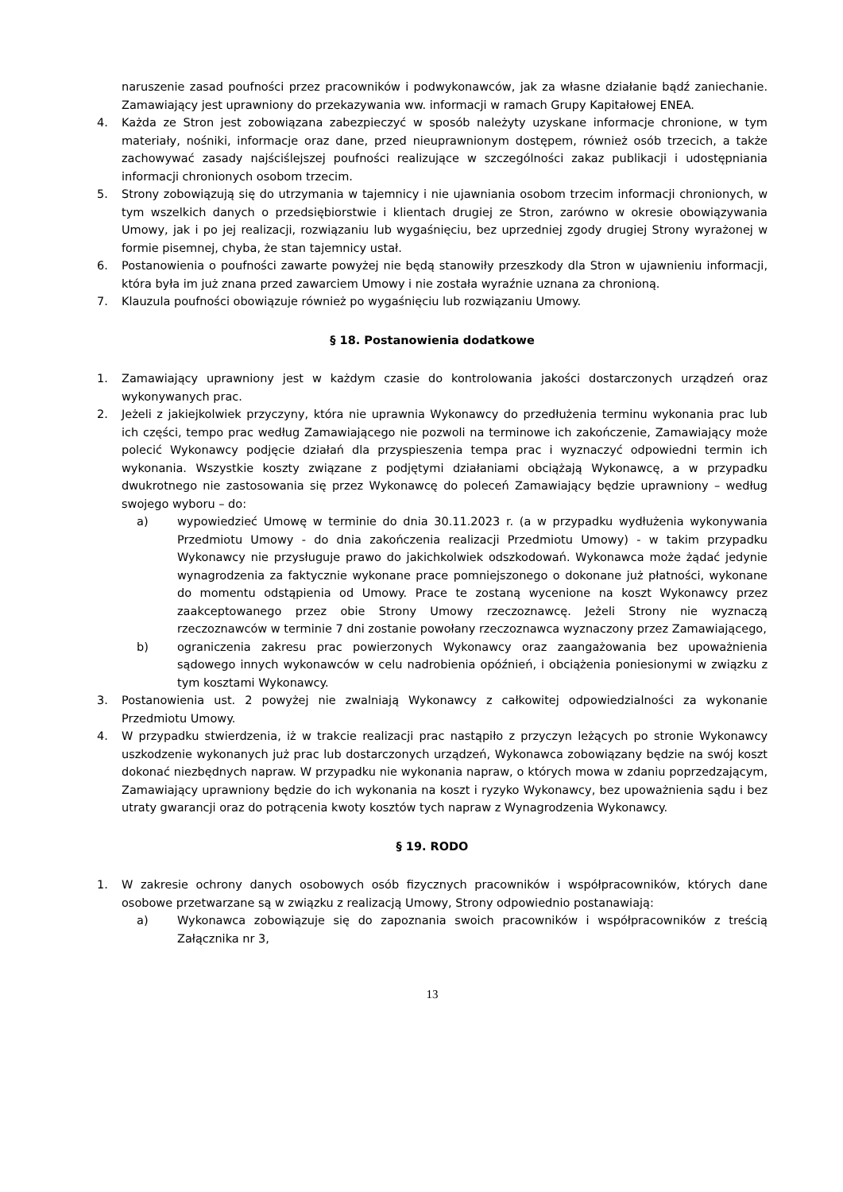naruszenie zasad poufności przez pracowników i podwykonawców, jak za własne działanie bądź zaniechanie. Zamawiający jest uprawniony do przekazywania ww. informacji w ramach Grupy Kapitałowej ENEA.
4. Każda ze Stron jest zobowiązana zabezpieczyć w sposób należyty uzyskane informacje chronione, w tym materiały, nośniki, informacje oraz dane, przed nieuprawnionym dostępem, również osób trzecich, a także zachowywać zasady najściślejszej poufności realizujące w szczególności zakaz publikacji i udostępniania informacji chronionych osobom trzecim.
5. Strony zobowiązują się do utrzymania w tajemnicy i nie ujawniania osobom trzecim informacji chronionych, w tym wszelkich danych o przedsiębiorstwie i klientach drugiej ze Stron, zarówno w okresie obowiązywania Umowy, jak i po jej realizacji, rozwiązaniu lub wygaśnięciu, bez uprzedniej zgody drugiej Strony wyrażonej w formie pisemnej, chyba, że stan tajemnicy ustał.
6. Postanowienia o poufności zawarte powyżej nie będą stanowiły przeszkody dla Stron w ujawnieniu informacji, która była im już znana przed zawarciem Umowy i nie została wyraźnie uznana za chronioną.
7. Klauzula poufności obowiązuje również po wygaśnięciu lub rozwiązaniu Umowy.
§ 18. Postanowienia dodatkowe
1. Zamawiający uprawniony jest w każdym czasie do kontrolowania jakości dostarczonych urządzeń oraz wykonywanych prac.
2. Jeżeli z jakiejkolwiek przyczyny, która nie uprawnia Wykonawcy do przedłużenia terminu wykonania prac lub ich części, tempo prac według Zamawiającego nie pozwoli na terminowe ich zakończenie, Zamawiający może polecić Wykonawcy podjęcie działań dla przyspieszenia tempa prac i wyznaczyć odpowiedni termin ich wykonania. Wszystkie koszty związane z podjętymi działaniami obciążają Wykonawcę, a w przypadku dwukrotnego nie zastosowania się przez Wykonawcę do poleceń Zamawiający będzie uprawniony – według swojego wyboru – do:
a) wypowiedzieć Umowę w terminie do dnia 30.11.2023 r. (a w przypadku wydłużenia wykonywania Przedmiotu Umowy - do dnia zakończenia realizacji Przedmiotu Umowy) - w takim przypadku Wykonawcy nie przysługuje prawo do jakichkolwiek odszkodowań. Wykonawca może żądać jedynie wynagrodzenia za faktycznie wykonane prace pomniejszonego o dokonane już płatności, wykonane do momentu odstąpienia od Umowy. Prace te zostaną wycenione na koszt Wykonawcy przez zaakceptowanego przez obie Strony Umowy rzeczoznawcę. Jeżeli Strony nie wyznaczą rzeczoznawców w terminie 7 dni zostanie powołany rzeczoznawca wyznaczony przez Zamawiającego,
b) ograniczenia zakresu prac powierzonych Wykonawcy oraz zaangażowania bez upoważnienia sądowego innych wykonawców w celu nadrobienia opóźnień, i obciążenia poniesionymi w związku z tym kosztami Wykonawcy.
3. Postanowienia ust. 2 powyżej nie zwalniają Wykonawcy z całkowitej odpowiedzialności za wykonanie Przedmiotu Umowy.
4. W przypadku stwierdzenia, iż w trakcie realizacji prac nastąpiło z przyczyn leżących po stronie Wykonawcy uszkodzenie wykonanych już prac lub dostarczonych urządzeń, Wykonawca zobowiązany będzie na swój koszt dokonać niezbędnych napraw. W przypadku nie wykonania napraw, o których mowa w zdaniu poprzedzającym, Zamawiający uprawniony będzie do ich wykonania na koszt i ryzyko Wykonawcy, bez upoważnienia sądu i bez utraty gwarancji oraz do potrącenia kwoty kosztów tych napraw z Wynagrodzenia Wykonawcy.
§ 19. RODO
1. W zakresie ochrony danych osobowych osób fizycznych pracowników i współpracowników, których dane osobowe przetwarzane są w związku z realizacją Umowy, Strony odpowiednio postanawiają:
a) Wykonawca zobowiązuje się do zapoznania swoich pracowników i współpracowników z treścią Załącznika nr 3,
13